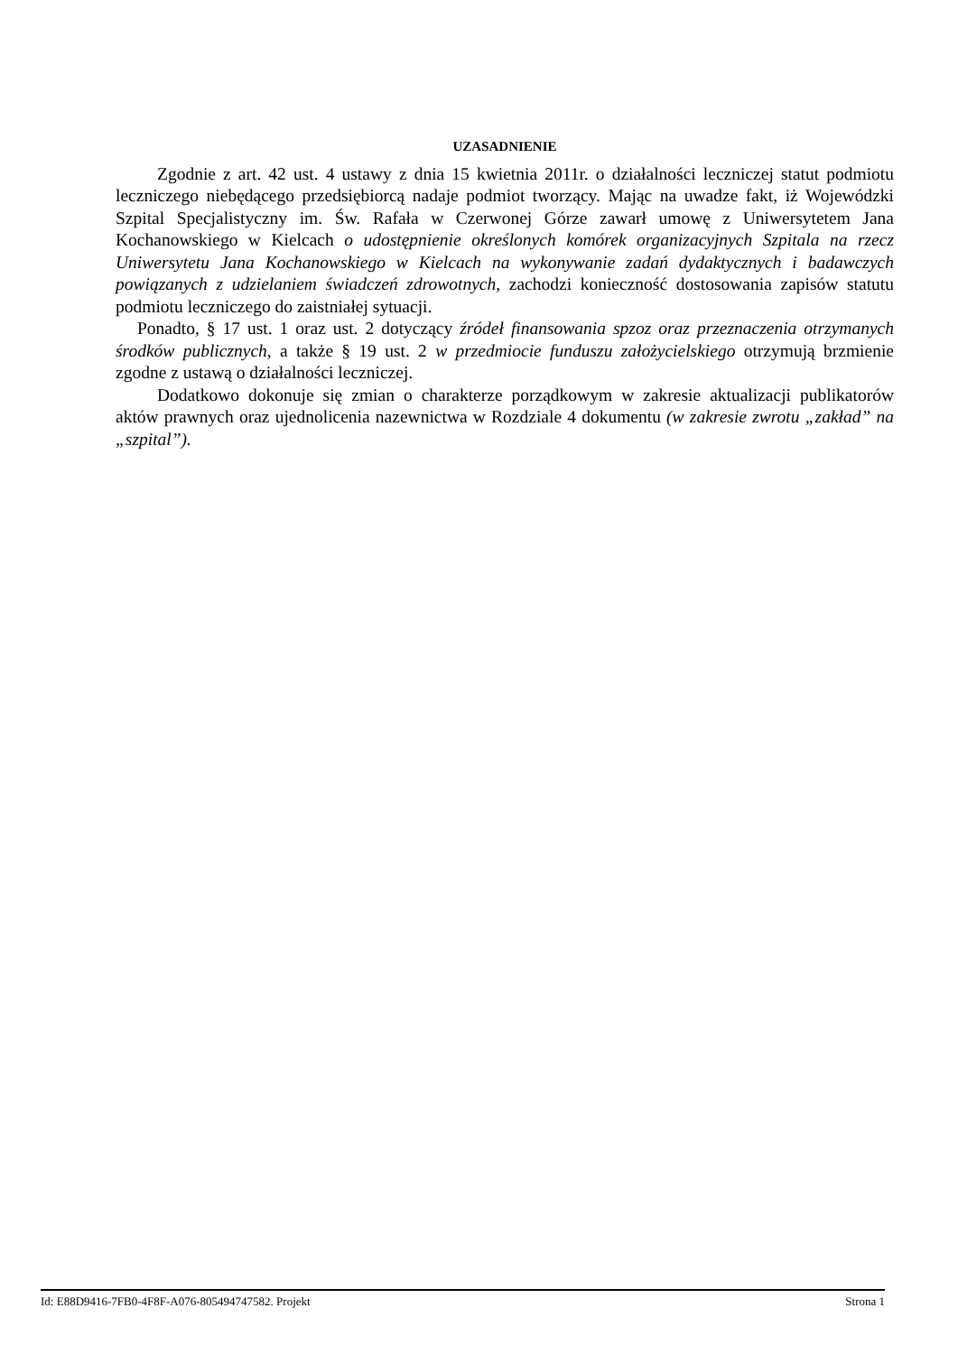UZASADNIENIE
Zgodnie z art. 42 ust. 4 ustawy z dnia 15 kwietnia 2011r. o działalności leczniczej statut podmiotu leczniczego niebędącego przedsiębiorcą nadaje podmiot tworzący. Mając na uwadze fakt, iż Wojewódzki Szpital Specjalistyczny im. Św. Rafała w Czerwonej Górze zawarł umowę z Uniwersytetem Jana Kochanowskiego w Kielcach o udostępnienie określonych komórek organizacyjnych Szpitala na rzecz Uniwersytetu Jana Kochanowskiego w Kielcach na wykonywanie zadań dydaktycznych i badawczych powiązanych z udzielaniem świadczeń zdrowotnych, zachodzi konieczność dostosowania zapisów statutu podmiotu leczniczego do zaistniałej sytuacji.
Ponadto, § 17 ust. 1 oraz ust. 2 dotyczący źródeł finansowania spzoz oraz przeznaczenia otrzymanych środków publicznych, a także § 19 ust. 2 w przedmiocie funduszu założycielskiego otrzymują brzmienie zgodne z ustawą o działalności leczniczej.
Dodatkowo dokonuje się zmian o charakterze porządkowym w zakresie aktualizacji publikatorów aktów prawnych oraz ujednolicenia nazewnictwa w Rozdziale 4 dokumentu (w zakresie zwrotu „zakład” na „szpital”).
Id: E88D9416-7FB0-4F8F-A076-805494747582. Projekt Strona 1